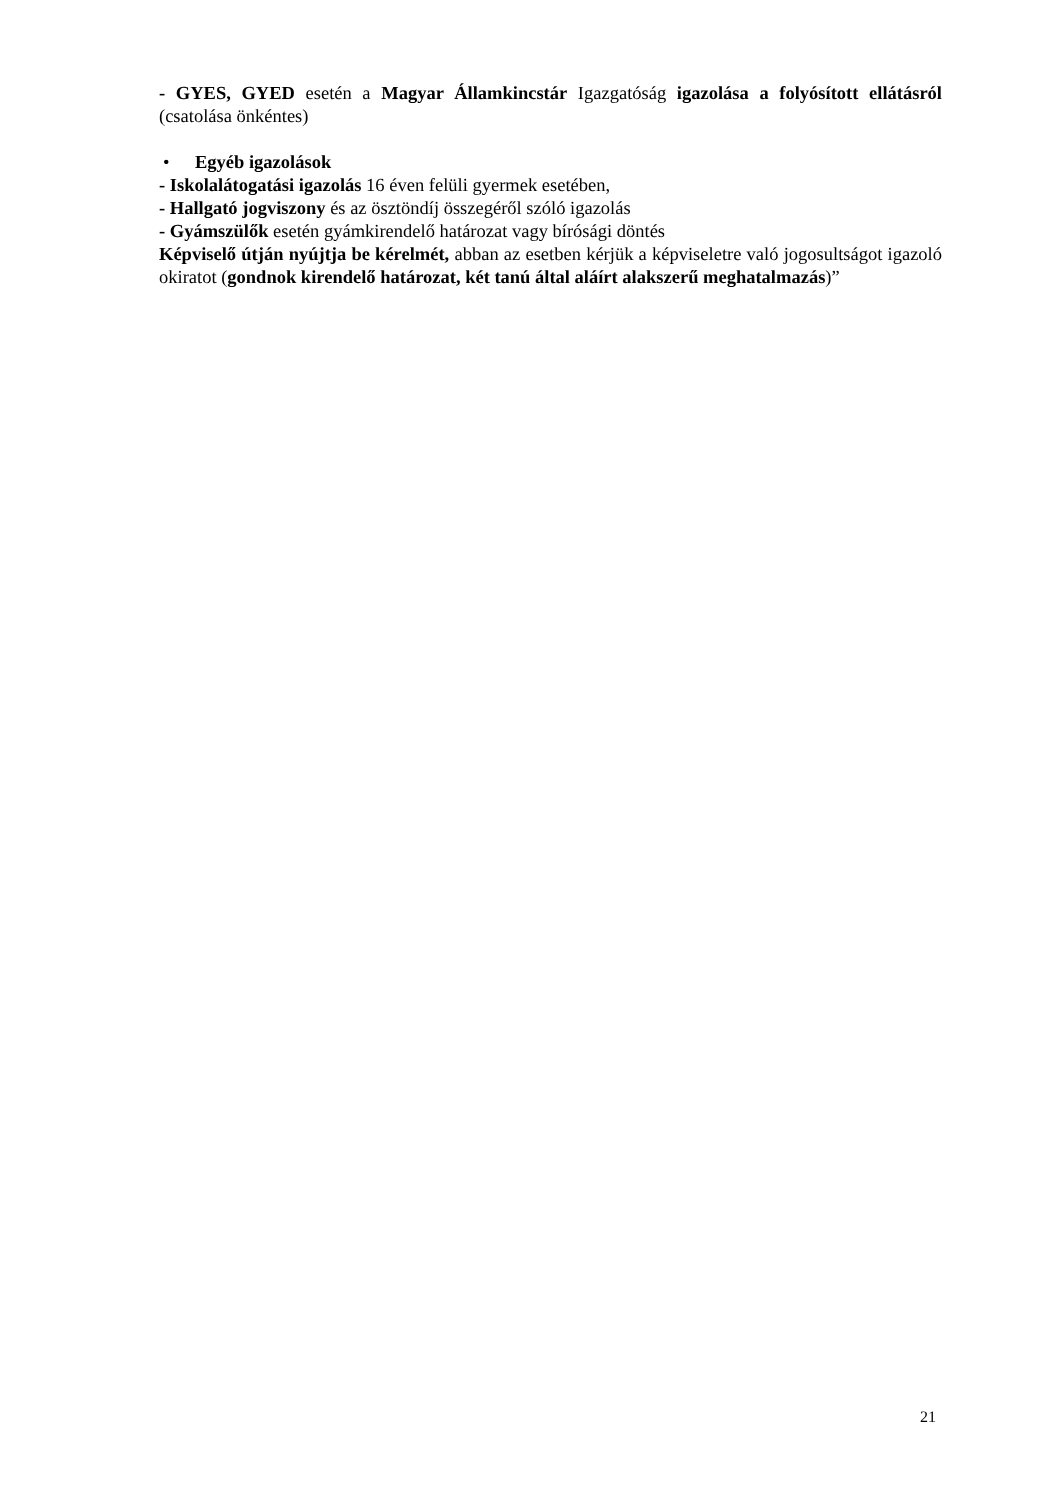- GYES, GYED esetén a Magyar Államkincstár Igazgatóság igazolása a folyósított ellátásról (csatolása önkéntes)
• Egyéb igazolások
- Iskolalátogatási igazolás 16 éven felüli gyermek esetében,
- Hallgató jogviszony és az ösztöndíj összegéről szóló igazolás
- Gyámszülők esetén gyámkirendelő határozat vagy bírósági döntés
Képviselő útján nyújtja be kérelmét, abban az esetben kérjük a képviseletre való jogosultságot igazoló okiratot (gondnok kirendelő határozat, két tanú által aláírt alakszerű meghatalmazás)”
21